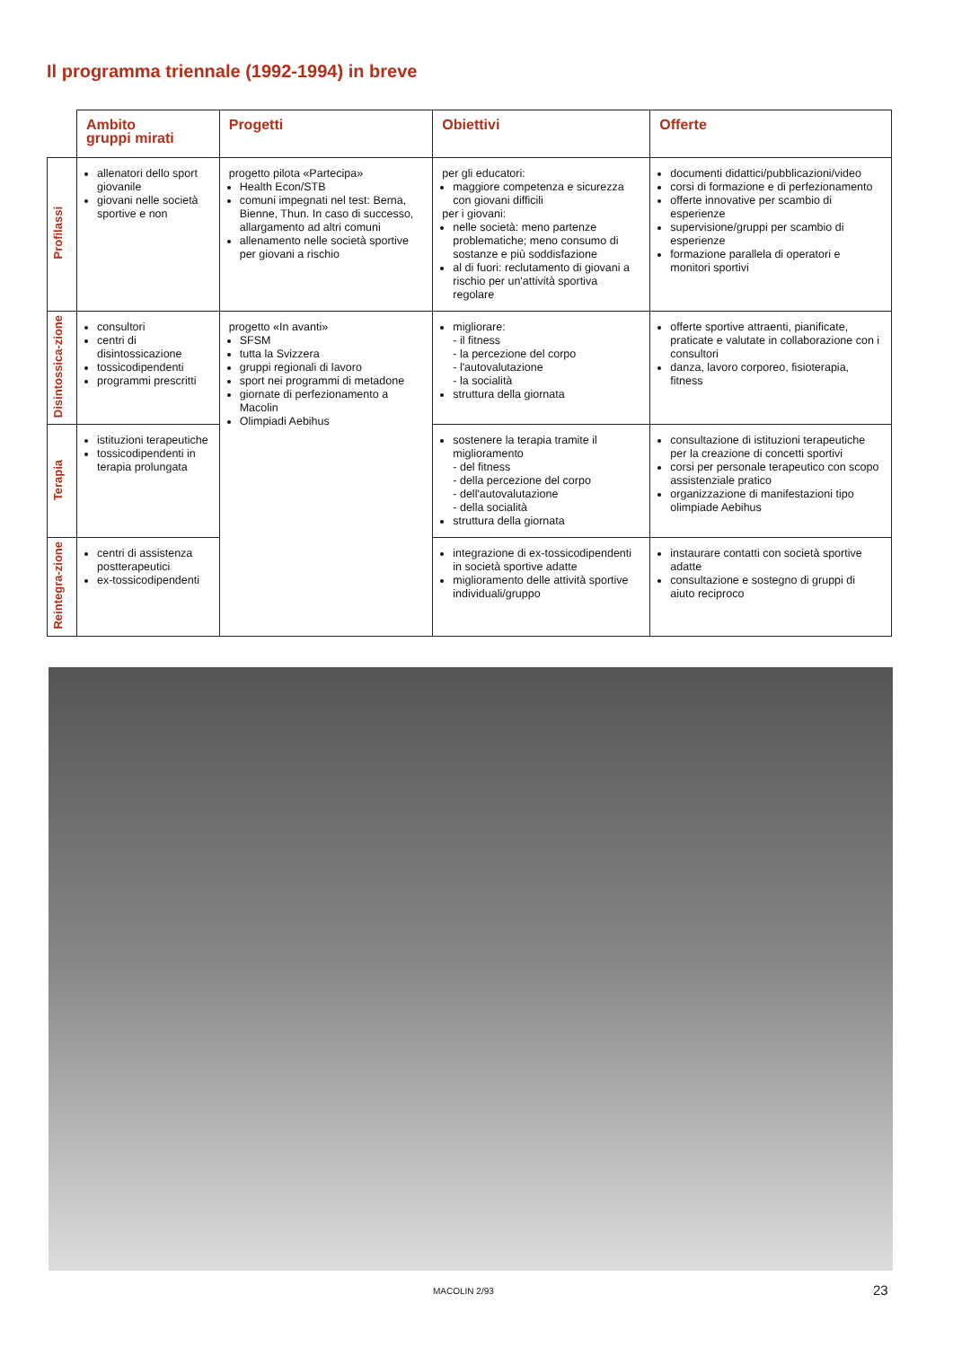Il programma triennale (1992-1994) in breve
| | Ambito gruppi mirati | Progetti | Obiettivi | Offerte |
| --- | --- | --- | --- | --- |
| Profilassi | allenatori dello sport giovanile giovani nelle società sportive e non | progetto pilota «Partecipa» Health Econ/STB comuni impegnati nel test: Berna, Bienne, Thun. In caso di successo, allargamento ad altri comuni allenamento nelle società sportive per giovani a rischio | per gli educatori: maggiore competenza e sicurezza con giovani difficili per i giovani: nelle società: meno partenze problematiche; meno consumo di sostanze e più soddisfazione al di fuori: reclutamento di giovani a rischio per un'attività sportiva regolare | documenti didattici/pubblicazioni/video corsi di formazione e di perfezionamento offerte innovative per scambio di esperienze supervisione/gruppi per scambio di esperienze formazione parallela di operatori e monitori sportivi |
| Disintossica-zione | consultori centri di disintossicazione tossicodipendenti programmi prescritti | progetto «In avanti» SFSM tutta la Svizzera gruppi regionali di lavoro sport nei programmi di metadone giornate di perfezionamento a Macolin Olimpiadi Aebihus | migliorare: - il fitness - la percezione del corpo - l'autovalutazione - la socialità struttura della giornata | offerte sportive attraenti, pianificate, praticate e valutate in collaborazione con i consultori danza, lavoro corporeo, fisioterapia, fitness |
| Terapia | istituzioni terapeutiche tossicodipendenti in terapia prolungata | | sostenere la terapia tramite il miglioramento - del fitness - della percezione del corpo - dell'autovalutazione - della socialità struttura della giornata | consultazione di istituzioni terapeutiche per la creazione di concetti sportivi corsi per personale terapeutico con scopo assistenziale pratico organizzazione di manifestazioni tipo olimpiade Aebihus |
| Reintegra-zione | centri di assistenza postterapeutici ex-tossicodipendenti | | integrazione di ex-tossicodipendenti in società sportive adatte miglioramento delle attività sportive individuali/gruppo | instaurare contatti con società sportive adatte consultazione e sostegno di gruppi di aiuto reciproco |
MACOLIN 2/93 23